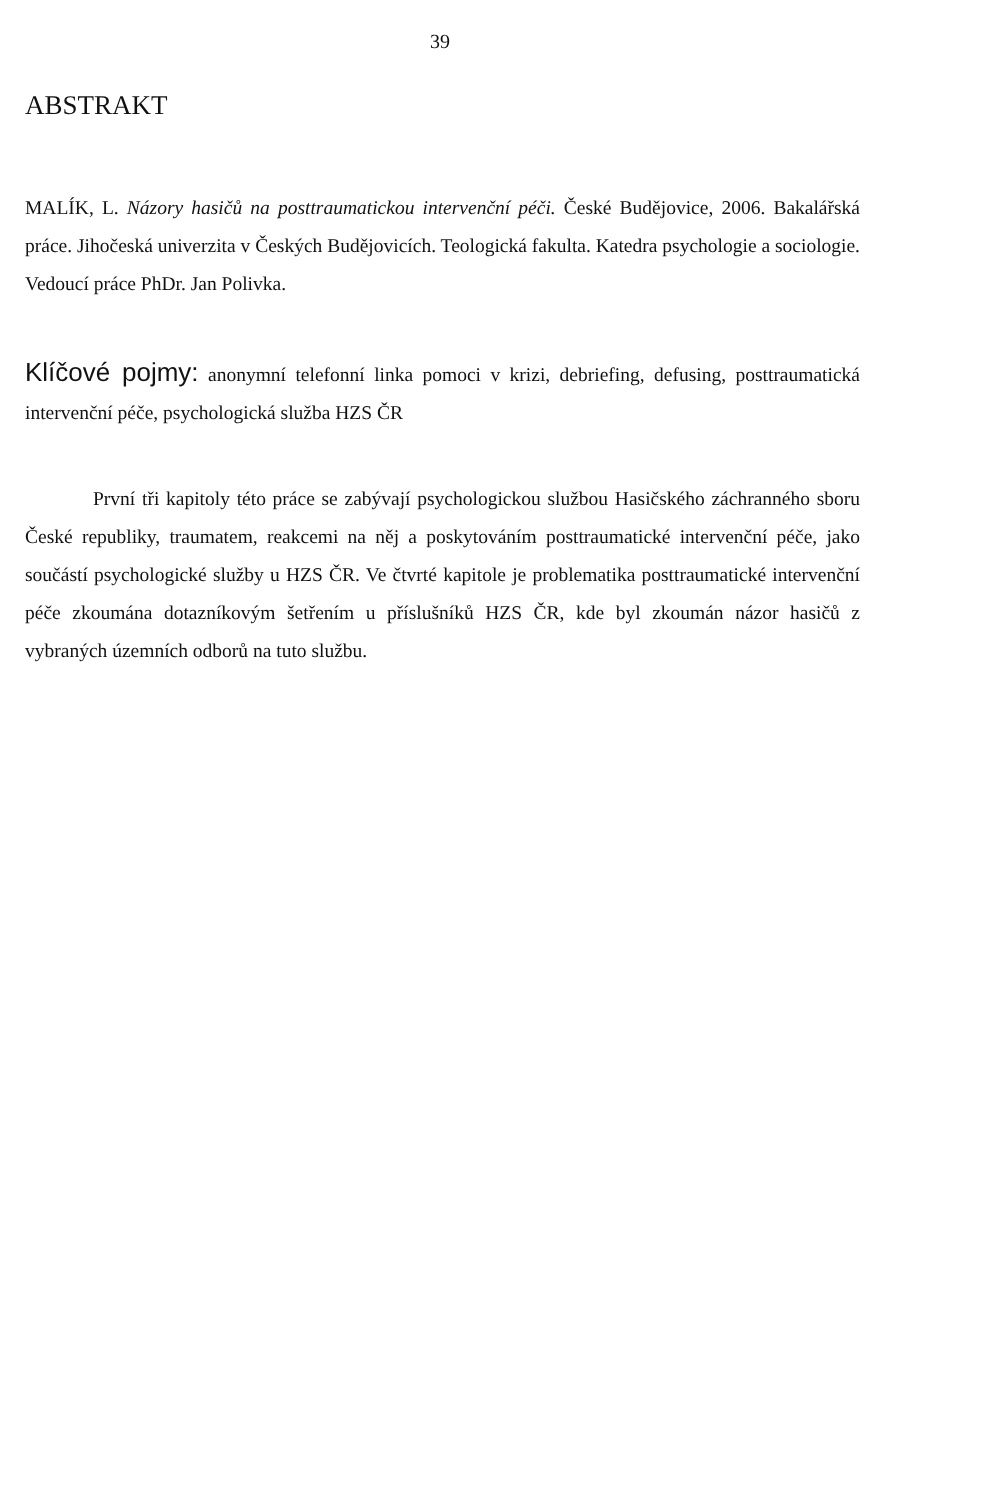39
ABSTRAKT
MALÍK, L. Názory hasičů na posttraumatickou intervenční péči. České Budějovice, 2006. Bakalářská práce. Jihočeská univerzita v Českých Budějovicích. Teologická fakulta. Katedra psychologie a sociologie. Vedoucí práce PhDr. Jan Polivka.
Klíčové pojmy: anonymní telefonní linka pomoci v krizi, debriefing, defusing, posttraumatická intervenční péče, psychologická služba HZS ČR
První tři kapitoly této práce se zabývají psychologickou službou Hasičského záchranného sboru České republiky, traumatem, reakcemi na něj a poskytováním posttraumatické intervenční péče, jako součástí psychologické služby u HZS ČR. Ve čtvrté kapitole je problematika posttraumatické intervenční péče zkoumána dotazníkovým šetřením u příslušníků HZS ČR, kde byl zkoumán názor hasičů z vybraných územních odborů na tuto službu.